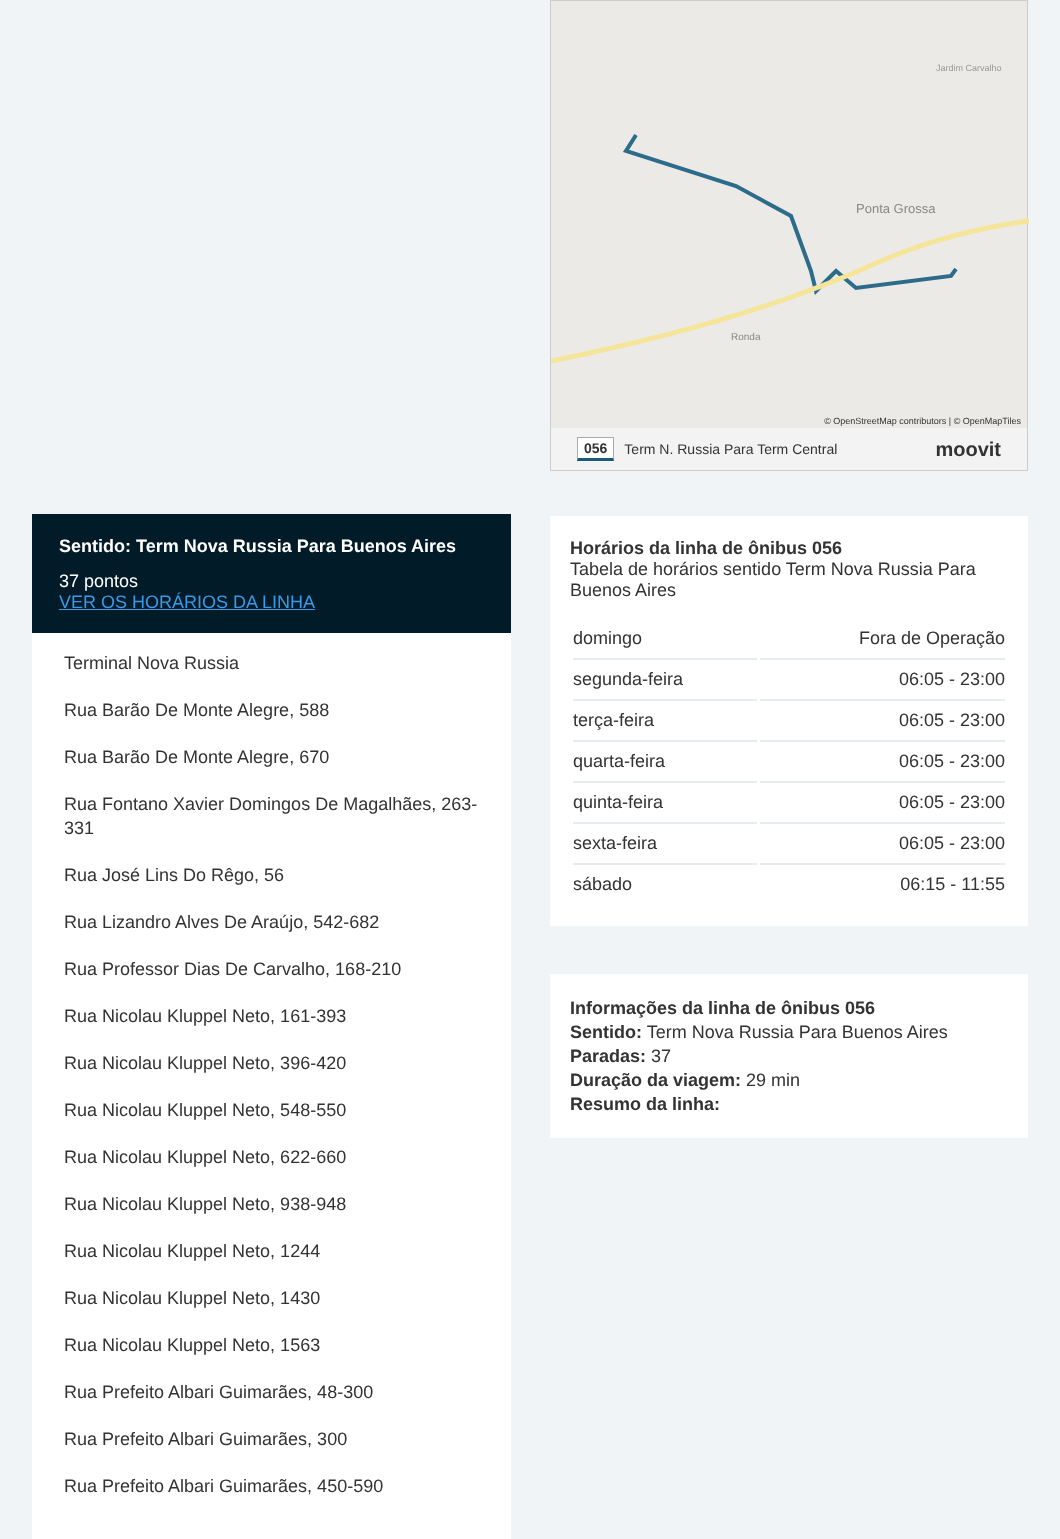Sentido: Term Nova Russia Para Buenos Aires
37 pontos
VER OS HORÁRIOS DA LINHA
Terminal Nova Russia
Rua Barão De Monte Alegre, 588
Rua Barão De Monte Alegre, 670
Rua Fontano Xavier Domingos De Magalhães, 263-331
Rua José Lins Do Rêgo, 56
Rua Lizandro Alves De Araújo, 542-682
Rua Professor Dias De Carvalho, 168-210
Rua Nicolau Kluppel Neto, 161-393
Rua Nicolau Kluppel Neto, 396-420
Rua Nicolau Kluppel Neto, 548-550
Rua Nicolau Kluppel Neto, 622-660
Rua Nicolau Kluppel Neto, 938-948
Rua Nicolau Kluppel Neto, 1244
Rua Nicolau Kluppel Neto, 1430
Rua Nicolau Kluppel Neto, 1563
Rua Prefeito Albari Guimarães, 48-300
Rua Prefeito Albari Guimarães, 300
Rua Prefeito Albari Guimarães, 450-590
Ponta Grossa
Ronda
Jardim Carvalho
© OpenStreetMap contributors | © OpenMapTiles
056 Term N. Russia Para Term Central moovit
Horários da linha de ônibus 056
Tabela de horários sentido Term Nova Russia Para Buenos Aires
| domingo | Fora de Operação |
| segunda-feira | 06:05 - 23:00 |
| terça-feira | 06:05 - 23:00 |
| quarta-feira | 06:05 - 23:00 |
| quinta-feira | 06:05 - 23:00 |
| sexta-feira | 06:05 - 23:00 |
| sábado | 06:15 - 11:55 |
Informações da linha de ônibus 056
Sentido: Term Nova Russia Para Buenos Aires
Paradas: 37
Duração da viagem: 29 min
Resumo da linha: